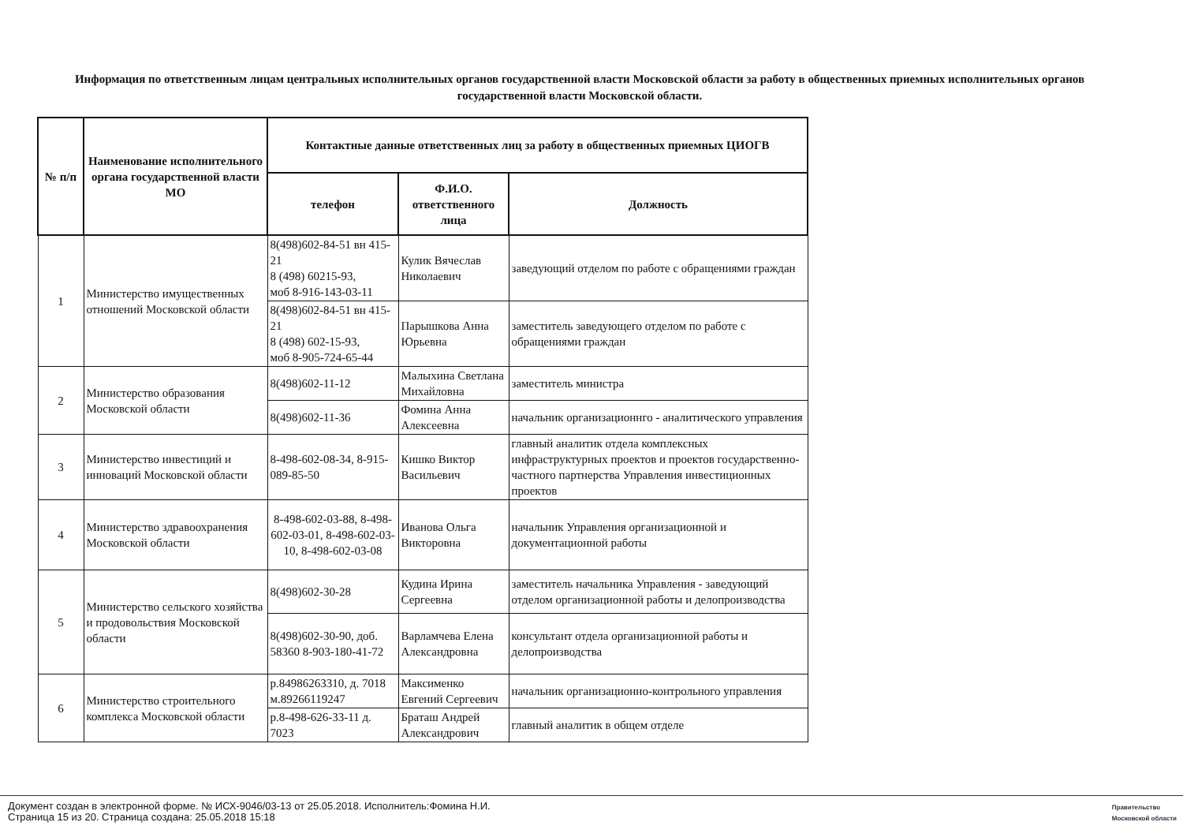Информация по ответственным лицам центральных исполнительных органов государственной власти Московской области за работу в общественных приемных исполнительных органов государственной власти Московской области.
| № п/п | Наименование исполнительного органа государственной власти МО | Контактные данные ответственных лиц за работу в общественных приемных ЦИОГВ | | |
| --- | --- | --- | --- | --- |
| | | телефон | Ф.И.О. ответственного лица | Должность |
| 1 | Министерство имущественных отношений Московской области | 8(498)602-84-51 вн 415-21 8 (498) 60215-93, моб 8-916-143-03-11 | Кулик Вячеслав Николаевич | заведующий отделом по работе с обращениями граждан |
| | | 8(498)602-84-51 вн 415-21 8 (498) 602-15-93, моб 8-905-724-65-44 | Парышкова Анна Юрьевна | заместитель заведующего отделом по работе с обращениями граждан |
| 2 | Министерство образования Московской области | 8(498)602-11-12 | Малыхина Светлана Михайловна | заместитель министра |
| | | 8(498)602-11-36 | Фомина Анна Алексеевна | начальник организационнго - аналитического управления |
| 3 | Министерство инвестиций и инноваций Московской области | 8-498-602-08-34, 8-915-089-85-50 | Кишко Виктор Васильевич | главный аналитик отдела комплексных инфраструктурных проектов и проектов государственно-частного партнерства Управления инвестиционных проектов |
| 4 | Министерство здравоохранения Московской области | 8-498-602-03-88, 8-498-602-03-01, 8-498-602-03-10, 8-498-602-03-08 | Иванова Ольга Викторовна | начальник Управления организационной и документационной работы |
| 5 | Министерство сельского хозяйства и продовольствия Московской области | 8(498)602-30-28 | Кудина Ирина Сергеевна | заместитель начальника Управления - заведующий отделом организационной работы и делопроизводства |
| | | 8(498)602-30-90, доб. 58360 8-903-180-41-72 | Варламчева Елена Александровна | консультант отдела организационной работы и делопроизводства |
| 6 | Министерство строительного комплекса Московской области | р.84986263310, д. 7018 м.89266119247 | Максименко Евгений Сергеевич | начальник организационно-контрольного управления |
| | | р.8-498-626-33-11 д. 7023 | Браташ Андрей Александрович | главный аналитик в общем отделе |
Документ создан в электронной форме. № ИСХ-9046/03-13 от 25.05.2018. Исполнитель:Фомина Н.И.
Страница 15 из 20. Страница создана: 25.05.2018 15:18
Правительство
Московской области